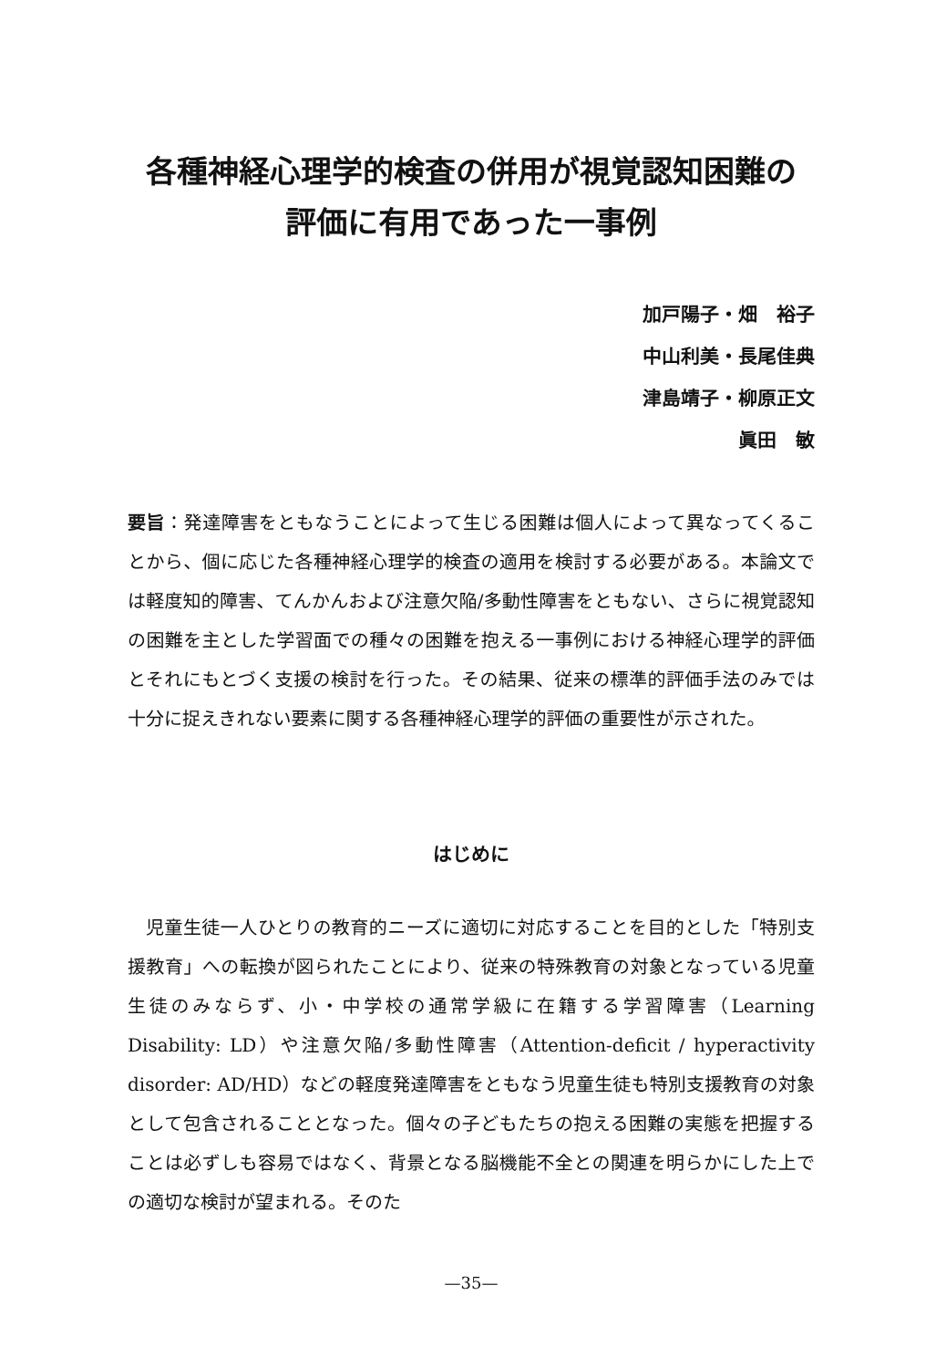各種神経心理学的検査の併用が視覚認知困難の
評価に有用であった一事例
加戸陽子・畑　裕子
中山利美・長尾佳典
津島靖子・柳原正文
眞田　敏
要旨：発達障害をともなうことによって生じる困難は個人によって異なってくることから、個に応じた各種神経心理学的検査の適用を検討する必要がある。本論文では軽度知的障害、てんかんおよび注意欠陥/多動性障害をともない、さらに視覚認知の困難を主とした学習面での種々の困難を抱える一事例における神経心理学的評価とそれにもとづく支援の検討を行った。その結果、従来の標準的評価手法のみでは十分に捉えきれない要素に関する各種神経心理学的評価の重要性が示された。
はじめに
児童生徒一人ひとりの教育的ニーズに適切に対応することを目的とした「特別支援教育」への転換が図られたことにより、従来の特殊教育の対象となっている児童生徒のみならず、小・中学校の通常学級に在籍する学習障害（Learning Disability: LD）や注意欠陥/多動性障害（Attention-deficit / hyperactivity disorder: AD/HD）などの軽度発達障害をともなう児童生徒も特別支援教育の対象として包含されることとなった。個々の子どもたちの抱える困難の実態を把握することは必ずしも容易ではなく、背景となる脳機能不全との関連を明らかにした上での適切な検討が望まれる。そのた
—35—